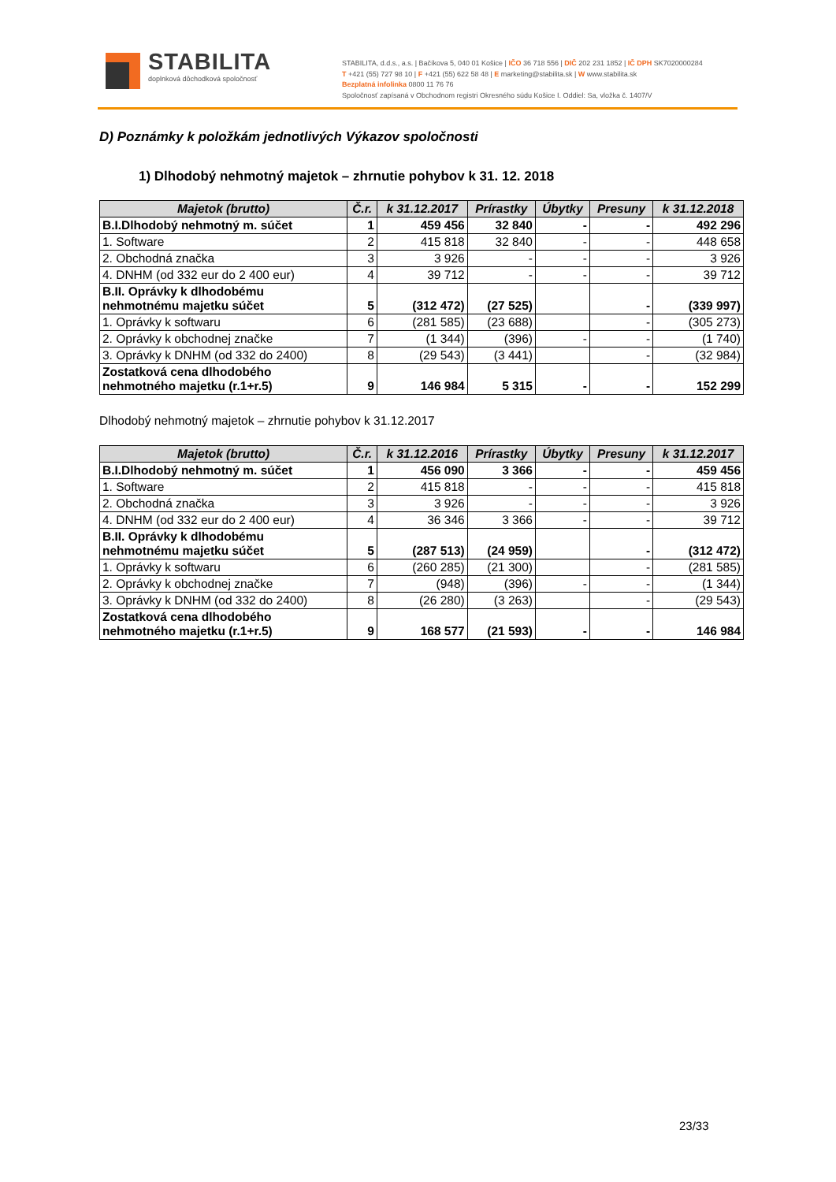STABILITA
doplnková dôchodková spoločnosť
STABILITA, d.d.s., a.s. | Bačíkova 5, 040 01 Košice | IČO 36 718 556 | DIČ 202 231 1852 | IČ DPH SK7020000284
T +421 (55) 727 98 10 | F +421 (55) 622 58 48 | E marketing@stabilita.sk | W www.stabilita.sk
Bezplatná infolinka 0800 11 76 76
Spoločnosť zapísaná v Obchodnom registri Okresného súdu Košice I. Oddiel: Sa, vložka č. 1407/V
D) Poznámky k položkám jednotlivých Výkazov spoločnosti
1) Dlhodobý nehmotný majetok – zhrnutie pohybov k 31. 12. 2018
| Majetok (brutto) | Č.r. | k 31.12.2017 | Prírastky | Úbytky | Presuny | k 31.12.2018 |
| --- | --- | --- | --- | --- | --- | --- |
| B.I.Dlhodobý nehmotný m. súčet | 1 | 459 456 | 32 840 | - | - | 492 296 |
| 1. Software | 2 | 415 818 | 32 840 | - | - | 448 658 |
| 2. Obchodná značka | 3 | 3 926 | - | - | - | 3 926 |
| 4. DNHM (od 332 eur do 2 400 eur) | 4 | 39 712 | - | - | - | 39 712 |
| B.II. Oprávky k dlhodobému nehmotnému majetku súčet | 5 | (312 472) | (27 525) | | - | (339 997) |
| 1. Oprávky k softwaru | 6 | (281 585) | (23 688) | | - | (305 273) |
| 2. Oprávky k obchodnej značke | 7 | (1 344) | (396) | - | - | (1 740) |
| 3. Oprávky k DNHM (od 332 do 2400) | 8 | (29 543) | (3 441) | | - | (32 984) |
| Zostatková cena dlhodobého nehmotného majetku (r.1+r.5) | 9 | 146 984 | 5 315 | - | - | 152 299 |
Dlhodobý nehmotný majetok – zhrnutie pohybov k 31.12.2017
| Majetok (brutto) | Č.r. | k 31.12.2016 | Prírastky | Úbytky | Presuny | k 31.12.2017 |
| --- | --- | --- | --- | --- | --- | --- |
| B.I.Dlhodobý nehmotný m. súčet | 1 | 456 090 | 3 366 | - | - | 459 456 |
| 1. Software | 2 | 415 818 | - | - | - | 415 818 |
| 2. Obchodná značka | 3 | 3 926 | - | - | - | 3 926 |
| 4. DNHM (od 332 eur do 2 400 eur) | 4 | 36 346 | 3 366 | - | - | 39 712 |
| B.II. Oprávky k dlhodobému nehmotnému majetku súčet | 5 | (287 513) | (24 959) | | - | (312 472) |
| 1. Oprávky k softwaru | 6 | (260 285) | (21 300) | | - | (281 585) |
| 2. Oprávky k obchodnej značke | 7 | (948) | (396) | - | - | (1 344) |
| 3. Oprávky k DNHM (od 332 do 2400) | 8 | (26 280) | (3 263) | | - | (29 543) |
| Zostatková cena dlhodobého nehmotného majetku (r.1+r.5) | 9 | 168 577 | (21 593) | - | - | 146 984 |
23/33